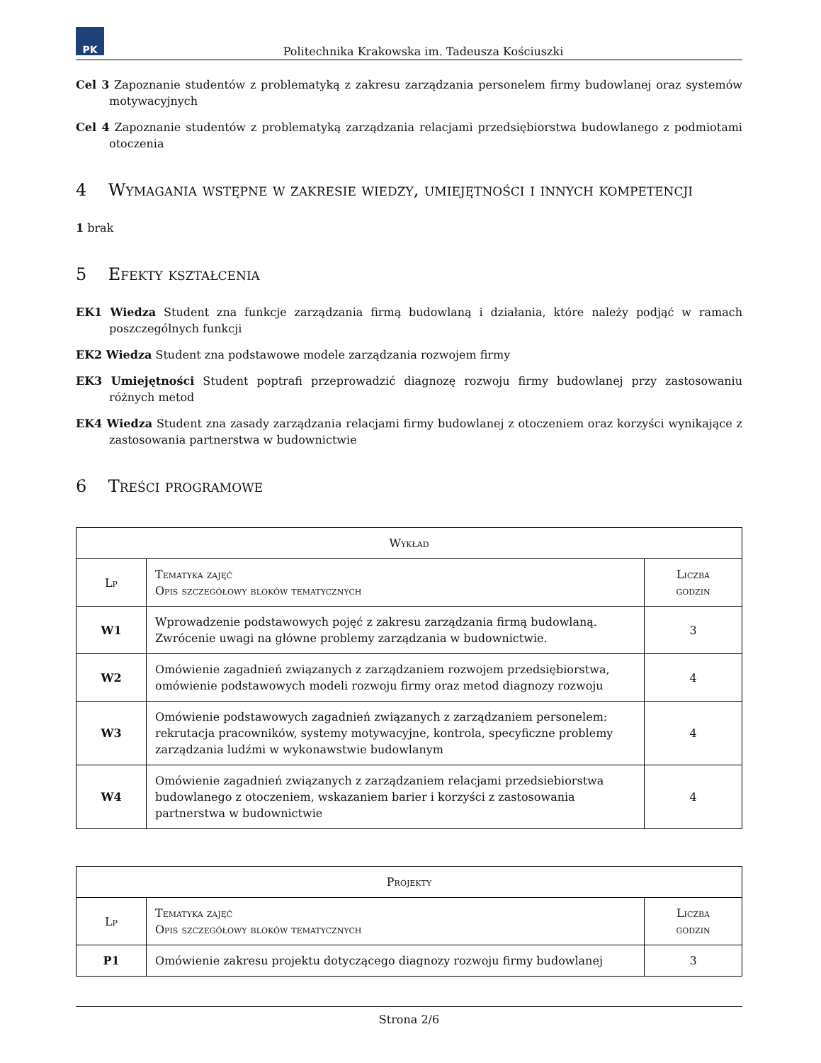PK
Politechnika Krakowska im. Tadeusza Kościuszki
Cel 3 Zapoznanie studentów z problematyką z zakresu zarządzania personelem firmy budowlanej oraz systemów motywacyjnych
Cel 4 Zapoznanie studentów z problematyką zarządzania relacjami przedsiębiorstwa budowlanego z podmiotami otoczenia
4 Wymagania wstępne w zakresie wiedzy, umiejętności i innych kompetencji
1 brak
5 Efekty kształcenia
EK1 Wiedza Student zna funkcje zarządzania firmą budowlaną i działania, które należy podjąć w ramach poszczególnych funkcji
EK2 Wiedza Student zna podstawowe modele zarządzania rozwojem firmy
EK3 Umiejętności Student poptrafi przeprowadzić diagnozę rozwoju firmy budowlanej przy zastosowaniu różnych metod
EK4 Wiedza Student zna zasady zarządzania relacjami firmy budowlanej z otoczeniem oraz korzyści wynikające z zastosowania partnerstwa w budownictwie
6 Treści programowe
| Wykład | | |
| --- | --- | --- |
| Lp | Tematyka zajęć Opis szczegółowy bloków tematycznych | Liczba godzin |
| W1 | Wprowadzenie podstawowych pojęć z zakresu zarządzania firmą budowlaną. Zwrócenie uwagi na główne problemy zarządzania w budownictwie. | 3 |
| W2 | Omówienie zagadnień związanych z zarządzaniem rozwojem przedsiębiorstwa, omówienie podstawowych modeli rozwoju firmy oraz metod diagnozy rozwoju | 4 |
| W3 | Omówienie podstawowych zagadnień związanych z zarządzaniem personelem: rekrutacja pracowników, systemy motywacyjne, kontrola, specyficzne problemy zarządzania ludźmi w wykonawstwie budowlanym | 4 |
| W4 | Omówienie zagadnień związanych z zarządzaniem relacjami przedsiebiorstwa budowlanego z otoczeniem, wskazaniem barier i korzyści z zastosowania partnerstwa w budownictwie | 4 |
| Projekty | | |
| --- | --- | --- |
| Lp | Tematyka zajęć Opis szczegółowy bloków tematycznych | Liczba godzin |
| P1 | Omówienie zakresu projektu dotyczącego diagnozy rozwoju firmy budowlanej | 3 |
Strona 2/6